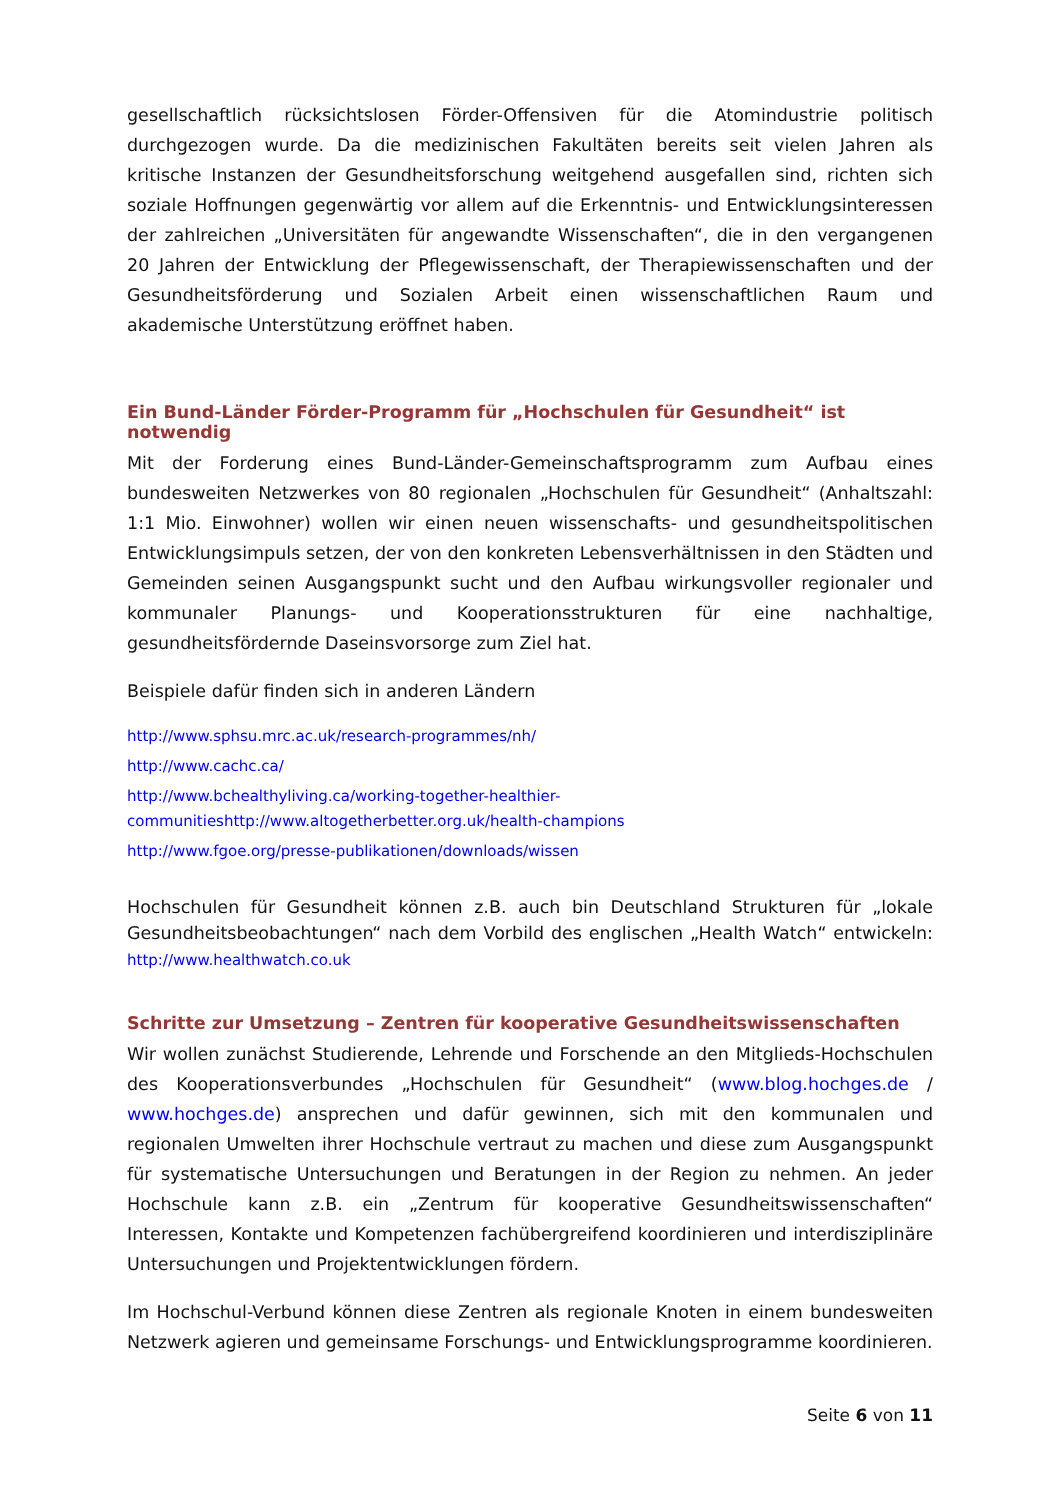gesellschaftlich rücksichtslosen Förder-Offensiven für die Atomindustrie politisch durchgezogen wurde. Da die medizinischen Fakultäten bereits seit vielen Jahren als kritische Instanzen der Gesundheitsforschung weitgehend ausgefallen sind, richten sich soziale Hoffnungen gegenwärtig vor allem auf die Erkenntnis- und Entwicklungsinteressen der zahlreichen „Universitäten für angewandte Wissenschaften“, die in den vergangenen 20 Jahren der Entwicklung der Pflegewissenschaft, der Therapiewissenschaften und der Gesundheitsförderung und Sozialen Arbeit einen wissenschaftlichen Raum und akademische Unterstützung eröffnet haben.
Ein Bund-Länder Förder-Programm für „Hochschulen für Gesundheit“ ist notwendig
Mit der Forderung eines Bund-Länder-Gemeinschaftsprogramm zum Aufbau eines bundesweiten Netzwerkes von 80 regionalen „Hochschulen für Gesundheit“ (Anhaltszahl: 1:1 Mio. Einwohner) wollen wir einen neuen wissenschafts- und gesundheitspolitischen Entwicklungsimpuls setzen, der von den konkreten Lebensverhältnissen in den Städten und Gemeinden seinen Ausgangspunkt sucht und den Aufbau wirkungsvoller regionaler und kommunaler Planungs- und Kooperationsstrukturen für eine nachhaltige, gesundheitsfördernde Daseinsvorsorge zum Ziel hat.
Beispiele dafür finden sich in anderen Ländern
http://www.sphsu.mrc.ac.uk/research-programmes/nh/
http://www.cachc.ca/
http://www.bchealthyliving.ca/working-together-healthier-communitieshttp://www.altogetherbetter.org.uk/health-champions
http://www.fgoe.org/presse-publikationen/downloads/wissen
Hochschulen für Gesundheit können z.B. auch bin Deutschland Strukturen für „lokale Gesundheitsbeobachtungen“ nach dem Vorbild des englischen „Health Watch“ entwickeln: http://www.healthwatch.co.uk
Schritte zur Umsetzung – Zentren für kooperative Gesundheitswissenschaften
Wir wollen zunächst Studierende, Lehrende und Forschende an den Mitglieds-Hochschulen des Kooperationsverbundes „Hochschulen für Gesundheit“ (www.blog.hochges.de / www.hochges.de) ansprechen und dafür gewinnen, sich mit den kommunalen und regionalen Umwelten ihrer Hochschule vertraut zu machen und diese zum Ausgangspunkt für systematische Untersuchungen und Beratungen in der Region zu nehmen. An jeder Hochschule kann z.B. ein „Zentrum für kooperative Gesundheitswissenschaften“ Interessen, Kontakte und Kompetenzen fachübergreifend koordinieren und interdisziplinäre Untersuchungen und Projektentwicklungen fördern.
Im Hochschul-Verbund können diese Zentren als regionale Knoten in einem bundesweiten Netzwerk agieren und gemeinsame Forschungs- und Entwicklungsprogramme koordinieren.
Seite 6 von 11